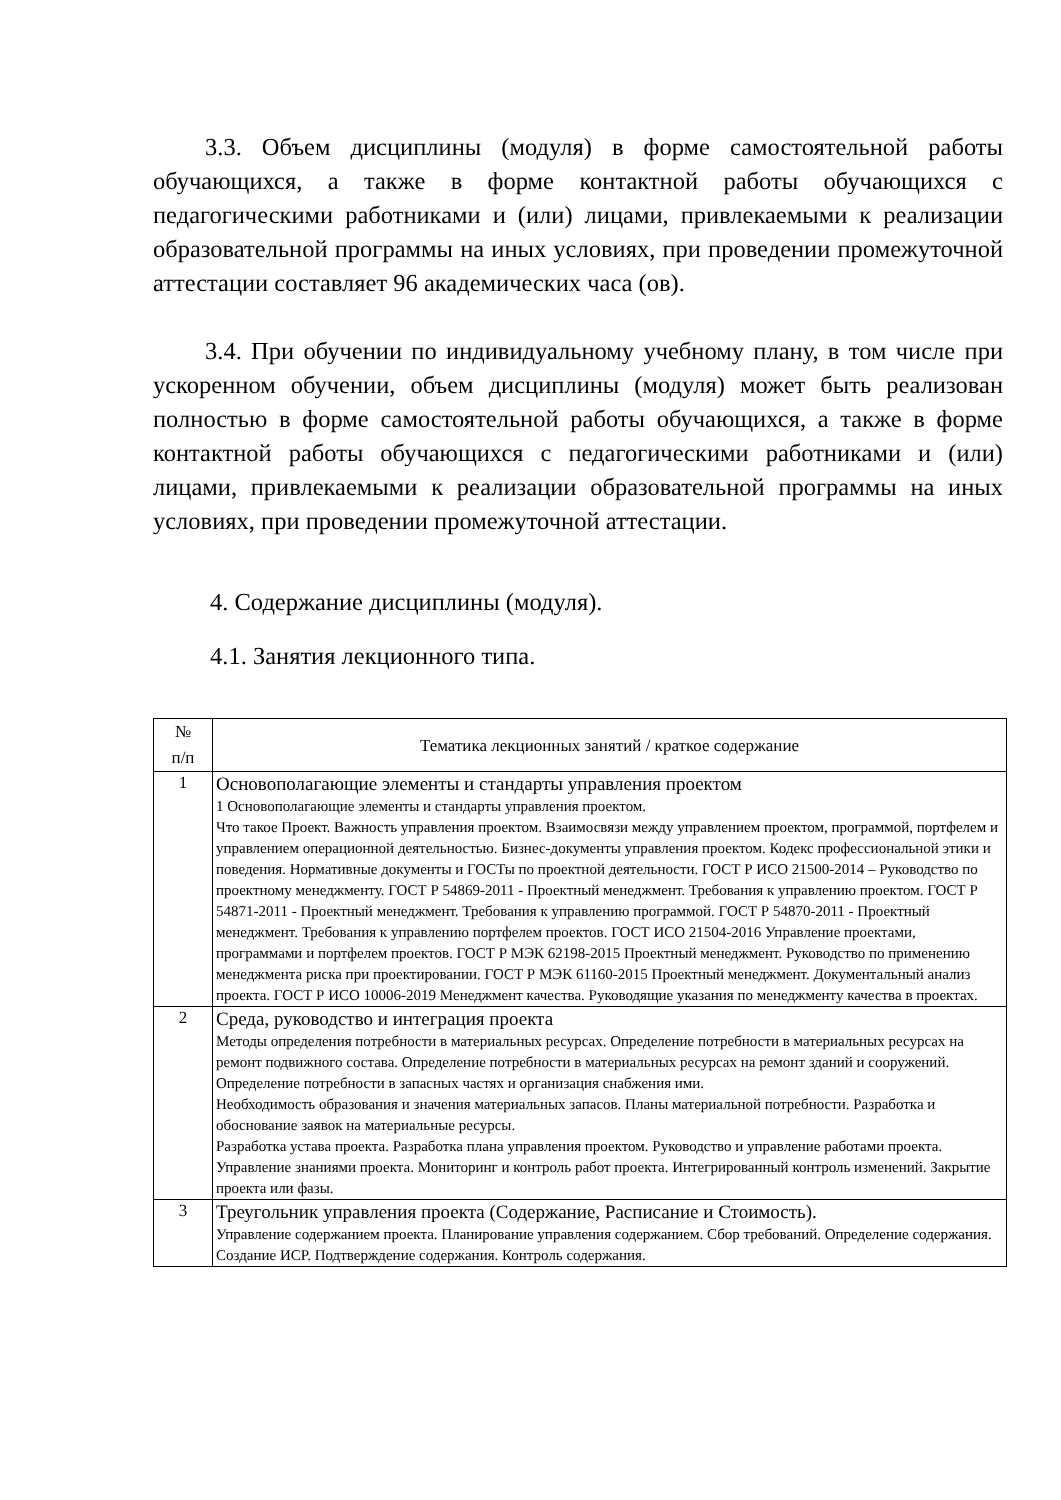3.3. Объем дисциплины (модуля) в форме самостоятельной работы обучающихся, а также в форме контактной работы обучающихся с педагогическими работниками и (или) лицами, привлекаемыми к реализации образовательной программы на иных условиях, при проведении промежуточной аттестации составляет 96 академических часа (ов).
3.4. При обучении по индивидуальному учебному плану, в том числе при ускоренном обучении, объем дисциплины (модуля) может быть реализован полностью в форме самостоятельной работы обучающихся, а также в форме контактной работы обучающихся с педагогическими работниками и (или) лицами, привлекаемыми к реализации образовательной программы на иных условиях, при проведении промежуточной аттестации.
4. Содержание дисциплины (модуля).
4.1. Занятия лекционного типа.
| № п/п | Тематика лекционных занятий / краткое содержание |
| 1 | Основополагающие элементы и стандарты управления проектом 1 Основополагающие элементы и стандарты управления проектом. Что такое Проект. Важность управления проектом. Взаимосвязи между управлением проектом, программой, портфелем и управлением операционной деятельностью. Бизнес-документы управления проектом. Кодекс профессиональной этики и поведения. Нормативные документы и ГОСТы по проектной деятельности. ГОСТ Р ИСО 21500-2014 – Руководство по проектному менеджменту. ГОСТ Р 54869-2011 - Проектный менеджмент. Требования к управлению проектом. ГОСТ Р 54871-2011 - Проектный менеджмент. Требования к управлению программой. ГОСТ Р 54870-2011 - Проектный менеджмент. Требования к управлению портфелем проектов. ГОСТ ИСО 21504-2016 Управление проектами, программами и портфелем проектов. ГОСТ Р МЭК 62198-2015 Проектный менеджмент. Руководство по применению менеджмента риска при проектировании. ГОСТ Р МЭК 61160-2015 Проектный менеджмент. Документальный анализ проекта. ГОСТ Р ИСО 10006-2019 Менеджмент качества. Руководящие указания по менеджменту качества в проектах. |
| 2 | Среда, руководство и интеграция проекта Методы определения потребности в материальных ресурсах. Определение потребности в материальных ресурсах на ремонт подвижного состава. Определение потребности в материальных ресурсах на ремонт зданий и сооружений. Определение потребности в запасных частях и организация снабжения ими. Необходимость образования и значения материальных запасов. Планы материальной потребности. Разработка и обоснование заявок на материальные ресурсы. Разработка устава проекта. Разработка плана управления проектом. Руководство и управление работами проекта. Управление знаниями проекта. Мониторинг и контроль работ проекта. Интегрированный контроль изменений. Закрытие проекта или фазы. |
| 3 | Треугольник управления проекта (Содержание, Расписание и Стоимость). Управление содержанием проекта. Планирование управления содержанием. Сбор требований. Определение содержания. Создание ИСР. Подтверждение содержания. Контроль содержания. |